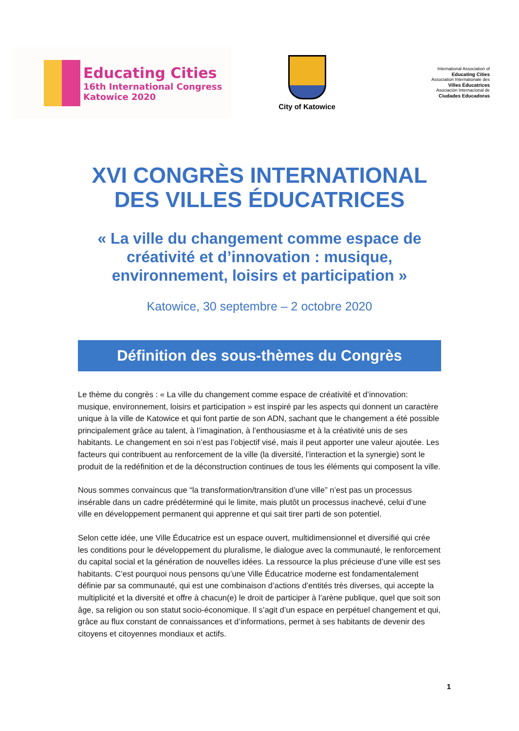Educating Cities
16th International Congress
Katowice 2020
City of Katowice
International Association of
Educating Cities
Association Internationale des
Villes Éducatrices
Asociación Internacional de
Ciudades Educadoras
XVI CONGRÈS INTERNATIONAL DES VILLES ÉDUCATRICES
« La ville du changement comme espace de créativité et d’innovation : musique, environnement, loisirs et participation »
Katowice, 30 septembre – 2 octobre 2020
Définition des sous-thèmes du Congrès
Le thème du congrès : « La ville du changement comme espace de créativité et d’innovation: musique, environnement, loisirs et participation » est inspiré par les aspects qui donnent un caractère unique à la ville de Katowice et qui font partie de son ADN, sachant que le changement a été possible principalement grâce au talent, à l’imagination, à l’enthousiasme et à la créativité unis de ses habitants. Le changement en soi n’est pas l’objectif visé, mais il peut apporter une valeur ajoutée. Les facteurs qui contribuent au renforcement de la ville (la diversité, l’interaction et la synergie) sont le produit de la redéfinition et de la déconstruction continues de tous les éléments qui composent la ville.
Nous sommes convaincus que “la transformation/transition d’une ville” n’est pas un processus insérable dans un cadre prédéterminé qui le limite, mais plutôt un processus inachevé, celui d’une ville en développement permanent qui apprenne et qui sait tirer parti de son potentiel.
Selon cette idée, une Ville Éducatrice est un espace ouvert, multidimensionnel et diversifié qui crée les conditions pour le développement du pluralisme, le dialogue avec la communauté, le renforcement du capital social et la génération de nouvelles idées. La ressource la plus précieuse d’une ville est ses habitants. C’est pourquoi nous pensons qu’une Ville Éducatrice moderne est fondamentalement définie par sa communauté, qui est une combinaison d’actions d’entités très diverses, qui accepte la multiplicité et la diversité et offre à chacun(e) le droit de participer à l’arène publique, quel que soit son âge, sa religion ou son statut socio-économique. Il s’agit d’un espace en perpétuel changement et qui, grâce au flux constant de connaissances et d’informations, permet à ses habitants de devenir des citoyens et citoyennes mondiaux et actifs.
1